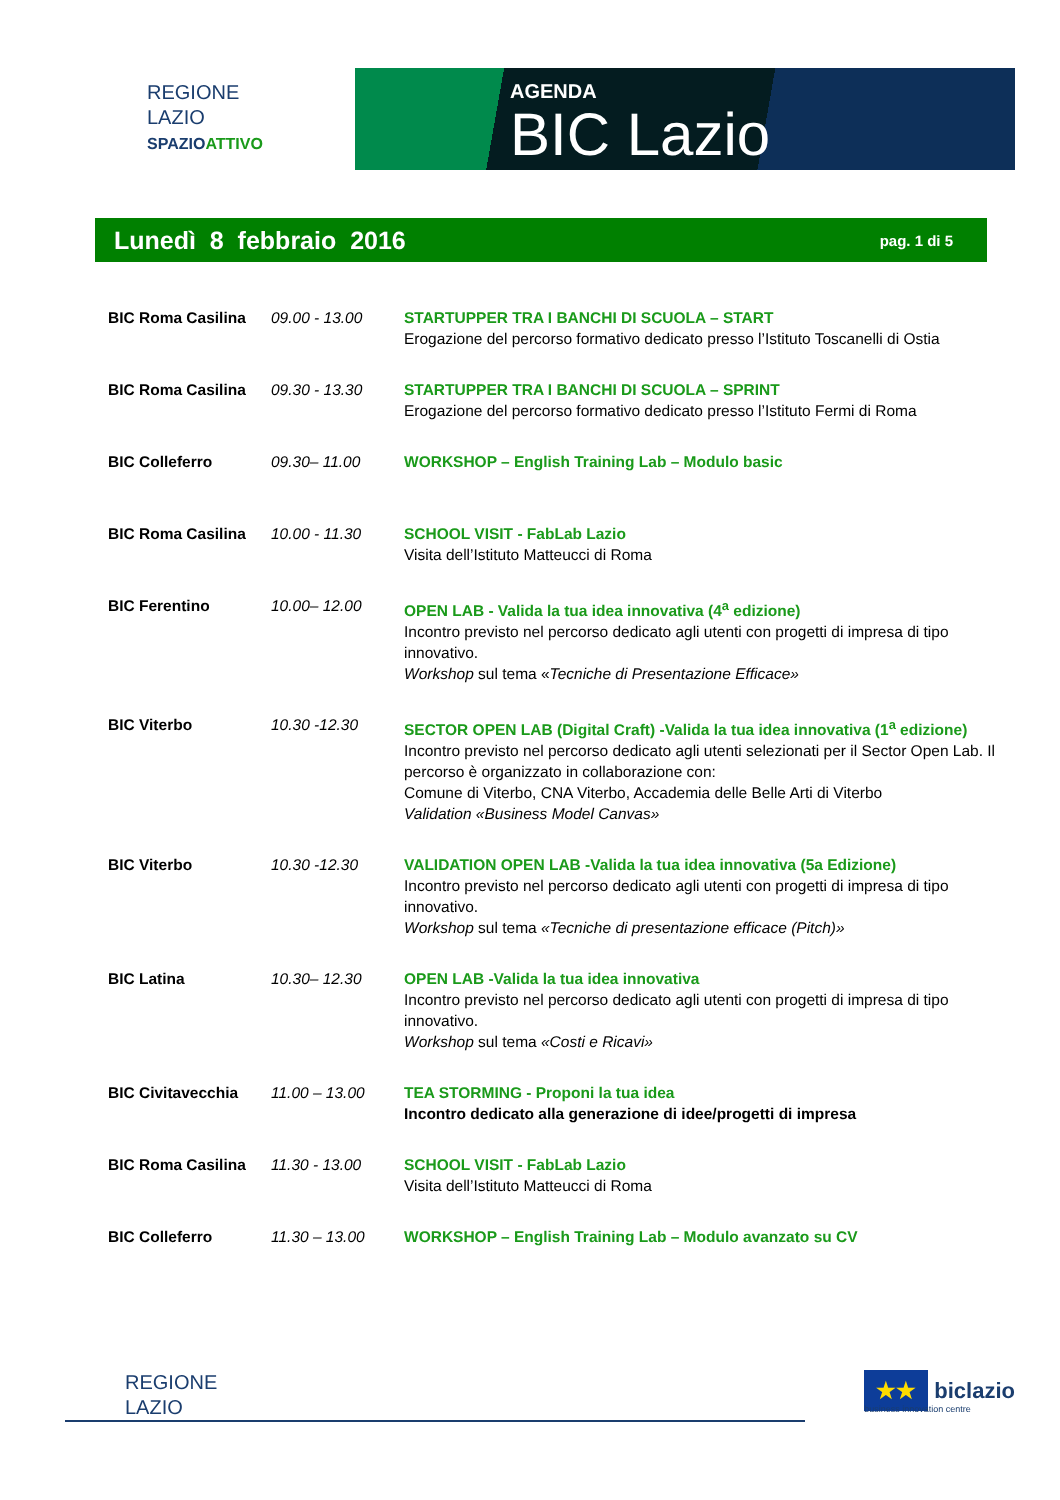REGIONE
LAZIO
SPAZIOATTIVO
AGENDA
BIC Lazio
Lunedì 8 febbraio 2016 pag. 1 di 5
| BIC Roma Casilina | 09.00 - 13.00 | STARTUPPER TRA I BANCHI DI SCUOLA – START Erogazione del percorso formativo dedicato presso l’Istituto Toscanelli di Ostia |
| BIC Roma Casilina | 09.30 - 13.30 | STARTUPPER TRA I BANCHI DI SCUOLA – SPRINT Erogazione del percorso formativo dedicato presso l’Istituto Fermi di Roma |
| BIC Colleferro | 09.30– 11.00 | WORKSHOP – English Training Lab – Modulo basic |
| BIC Roma Casilina | 10.00 - 11.30 | SCHOOL VISIT - FabLab Lazio Visita dell’Istituto Matteucci di Roma |
| BIC Ferentino | 10.00– 12.00 | OPEN LAB - Valida la tua idea innovativa (4<sup>a</sup> edizione) Incontro previsto nel percorso dedicato agli utenti con progetti di impresa di tipo innovativo. Workshop sul tema « Tecniche di Presentazione Efficace» |
| BIC Viterbo | 10.30 -12.30 | SECTOR OPEN LAB (Digital Craft) -Valida la tua idea innovativa (1<sup>a</sup> edizione) Incontro previsto nel percorso dedicato agli utenti selezionati per il Sector Open Lab. Il percorso è organizzato in collaborazione con: Comune di Viterbo, CNA Viterbo, Accademia delle Belle Arti di Viterbo Validation «Business Model Canvas» |
| BIC Viterbo | 10.30 -12.30 | VALIDATION OPEN LAB -Valida la tua idea innovativa (5a Edizione) Incontro previsto nel percorso dedicato agli utenti con progetti di impresa di tipo innovativo. Workshop sul tema «Tecniche di presentazione efficace (Pitch)» |
| BIC Latina | 10.30– 12.30 | OPEN LAB -Valida la tua idea innovativa Incontro previsto nel percorso dedicato agli utenti con progetti di impresa di tipo innovativo. Workshop sul tema «Costi e Ricavi» |
| BIC Civitavecchia | 11.00 – 13.00 | TEA STORMING - Proponi la tua idea Incontro dedicato alla generazione di idee/progetti di impresa |
| BIC Roma Casilina | 11.30 - 13.00 | SCHOOL VISIT - FabLab Lazio Visita dell’Istituto Matteucci di Roma |
| BIC Colleferro | 11.30 – 13.00 | WORKSHOP – English Training Lab – Modulo avanzato su CV |
REGIONE
LAZIO
★★ biclazio
business innovation centre